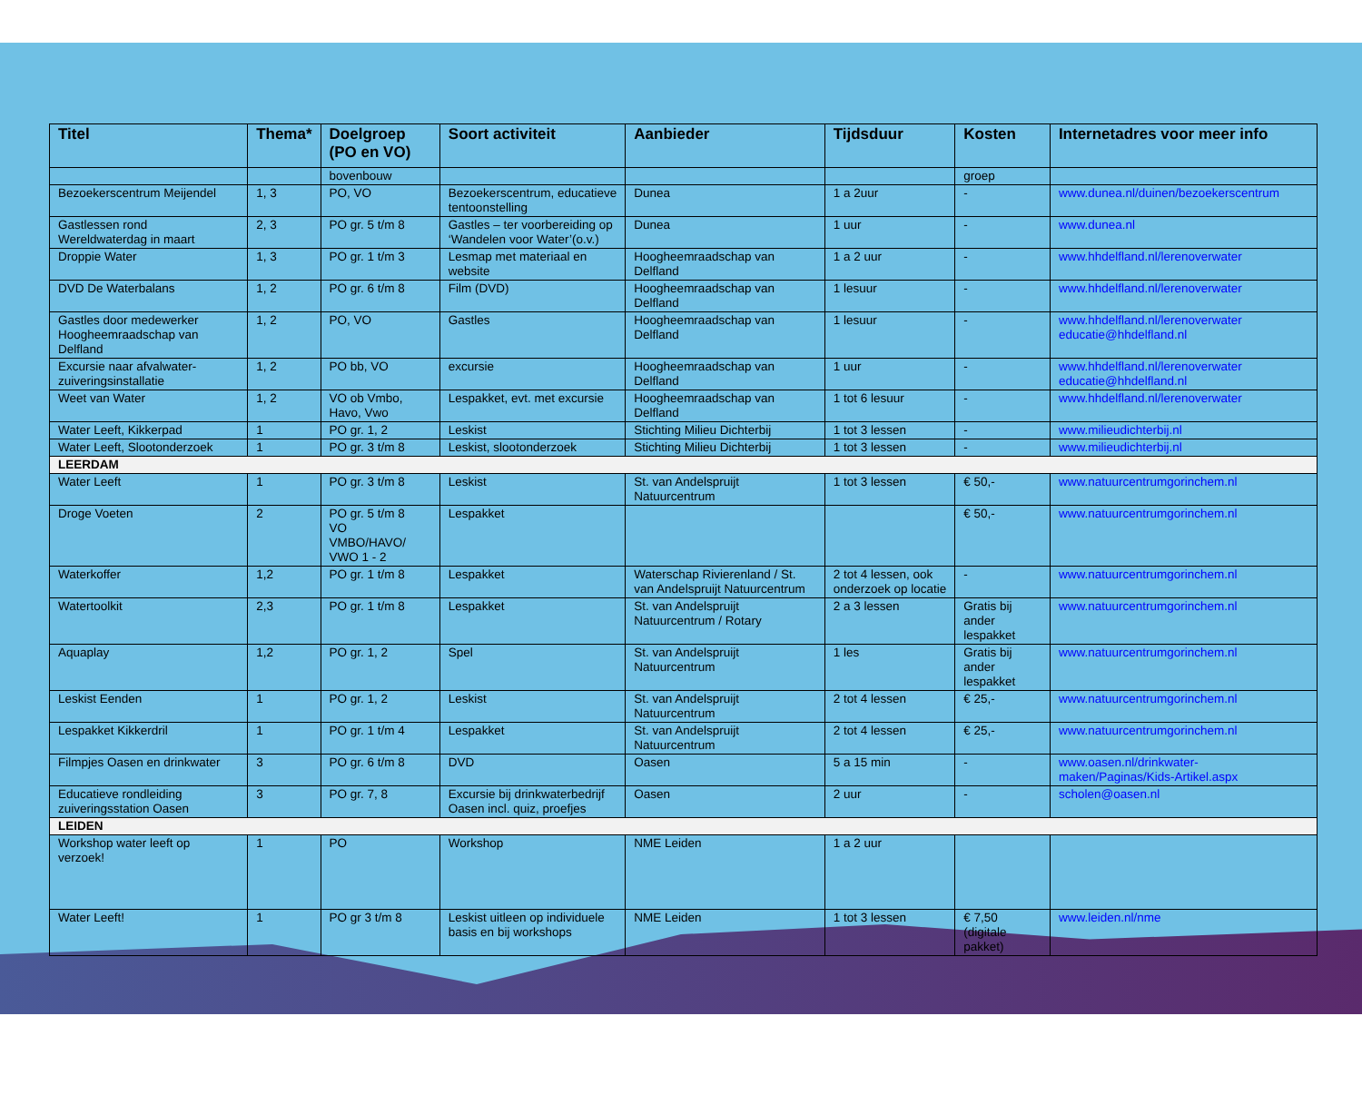| Titel | Thema* | Doelgroep (PO en VO) | Soort activiteit | Aanbieder | Tijdsduur | Kosten | Internetadres voor meer info |
| --- | --- | --- | --- | --- | --- | --- | --- |
| | | bovenbouw | | | | groep | |
| Bezoekerscentrum Meijendel | 1, 3 | PO, VO | Bezoekerscentrum, educatieve tentoonstelling | Dunea | 1 a 2uur | - | www.dunea.nl/duinen/bezoekerscentrum |
| Gastlessen rond Wereldwaterdag in maart | 2, 3 | PO gr. 5 t/m 8 | Gastles – ter voorbereiding op ‘Wandelen voor Water’(o.v.) | Dunea | 1 uur | - | www.dunea.nl |
| Droppie Water | 1, 3 | PO gr. 1 t/m 3 | Lesmap met materiaal en website | Hoogheemraadschap van Delfland | 1 a 2 uur | - | www.hhdelfland.nl/lerenoverwater |
| DVD De Waterbalans | 1, 2 | PO gr. 6 t/m 8 | Film (DVD) | Hoogheemraadschap van Delfland | 1 lesuur | - | www.hhdelfland.nl/lerenoverwater |
| Gastles door medewerker Hoogheemraadschap van Delfland | 1, 2 | PO, VO | Gastles | Hoogheemraadschap van Delfland | 1 lesuur | - | www.hhdelfland.nl/lerenoverwater educatie@hhdelfland.nl |
| Excursie naar afvalwater-zuiveringsinstallatie | 1, 2 | PO bb, VO | excursie | Hoogheemraadschap van Delfland | 1 uur | - | www.hhdelfland.nl/lerenoverwater educatie@hhdelfland.nl |
| Weet van Water | 1, 2 | VO ob Vmbo, Havo, Vwo | Lespakket, evt. met excursie | Hoogheemraadschap van Delfland | 1 tot 6 lesuur | - | www.hhdelfland.nl/lerenoverwater |
| Water Leeft, Kikkerpad | 1 | PO gr. 1, 2 | Leskist | Stichting Milieu Dichterbij | 1 tot 3 lessen | - | www.milieudichterbij.nl |
| Water Leeft, Slootonderzoek | 1 | PO gr. 3 t/m 8 | Leskist, slootonderzoek | Stichting Milieu Dichterbij | 1 tot 3 lessen | - | www.milieudichterbij.nl |
| LEERDAM | | | | | | | |
| Water Leeft | 1 | PO gr. 3 t/m 8 | Leskist | St. van Andelspruijt Natuurcentrum | 1 tot 3 lessen | € 50,- | www.natuurcentrumgorinchem.nl |
| Droge Voeten | 2 | PO gr. 5 t/m 8 VO VMBO/HAVO/ VWO 1 - 2 | Lespakket | | | € 50,- | www.natuurcentrumgorinchem.nl |
| Waterkoffer | 1,2 | PO gr. 1 t/m 8 | Lespakket | Waterschap Rivierenland / St. van Andelspruijt Natuurcentrum | 2 tot 4 lessen, ook onderzoek op locatie | - | www.natuurcentrumgorinchem.nl |
| Watertoolkit | 2,3 | PO gr. 1 t/m 8 | Lespakket | St. van Andelspruijt Natuurcentrum / Rotary | 2 a 3 lessen | Gratis bij ander lespakket | www.natuurcentrumgorinchem.nl |
| Aquaplay | 1,2 | PO gr. 1, 2 | Spel | St. van Andelspruijt Natuurcentrum | 1 les | Gratis bij ander lespakket | www.natuurcentrumgorinchem.nl |
| Leskist Eenden | 1 | PO gr. 1, 2 | Leskist | St. van Andelspruijt Natuurcentrum | 2 tot 4 lessen | € 25,- | www.natuurcentrumgorinchem.nl |
| Lespakket Kikkerdril | 1 | PO gr. 1 t/m 4 | Lespakket | St. van Andelspruijt Natuurcentrum | 2 tot 4 lessen | € 25,- | www.natuurcentrumgorinchem.nl |
| Filmpjes Oasen en drinkwater | 3 | PO gr. 6 t/m 8 | DVD | Oasen | 5 a 15 min | - | www.oasen.nl/drinkwater-maken/Paginas/Kids-Artikel.aspx |
| Educatieve rondleiding zuiveringsstation Oasen | 3 | PO gr. 7, 8 | Excursie bij drinkwaterbedrijf Oasen incl. quiz, proefjes | Oasen | 2 uur | - | scholen@oasen.nl |
| LEIDEN | | | | | | | |
| Workshop water leeft op verzoek! | 1 | PO | Workshop | NME Leiden | 1 a 2 uur | | |
| Water Leeft! | 1 | PO gr 3 t/m 8 | Leskist uitleen op individuele basis en bij workshops | NME Leiden | 1 tot 3 lessen | € 7,50 (digitale pakket) | www.leiden.nl/nme |